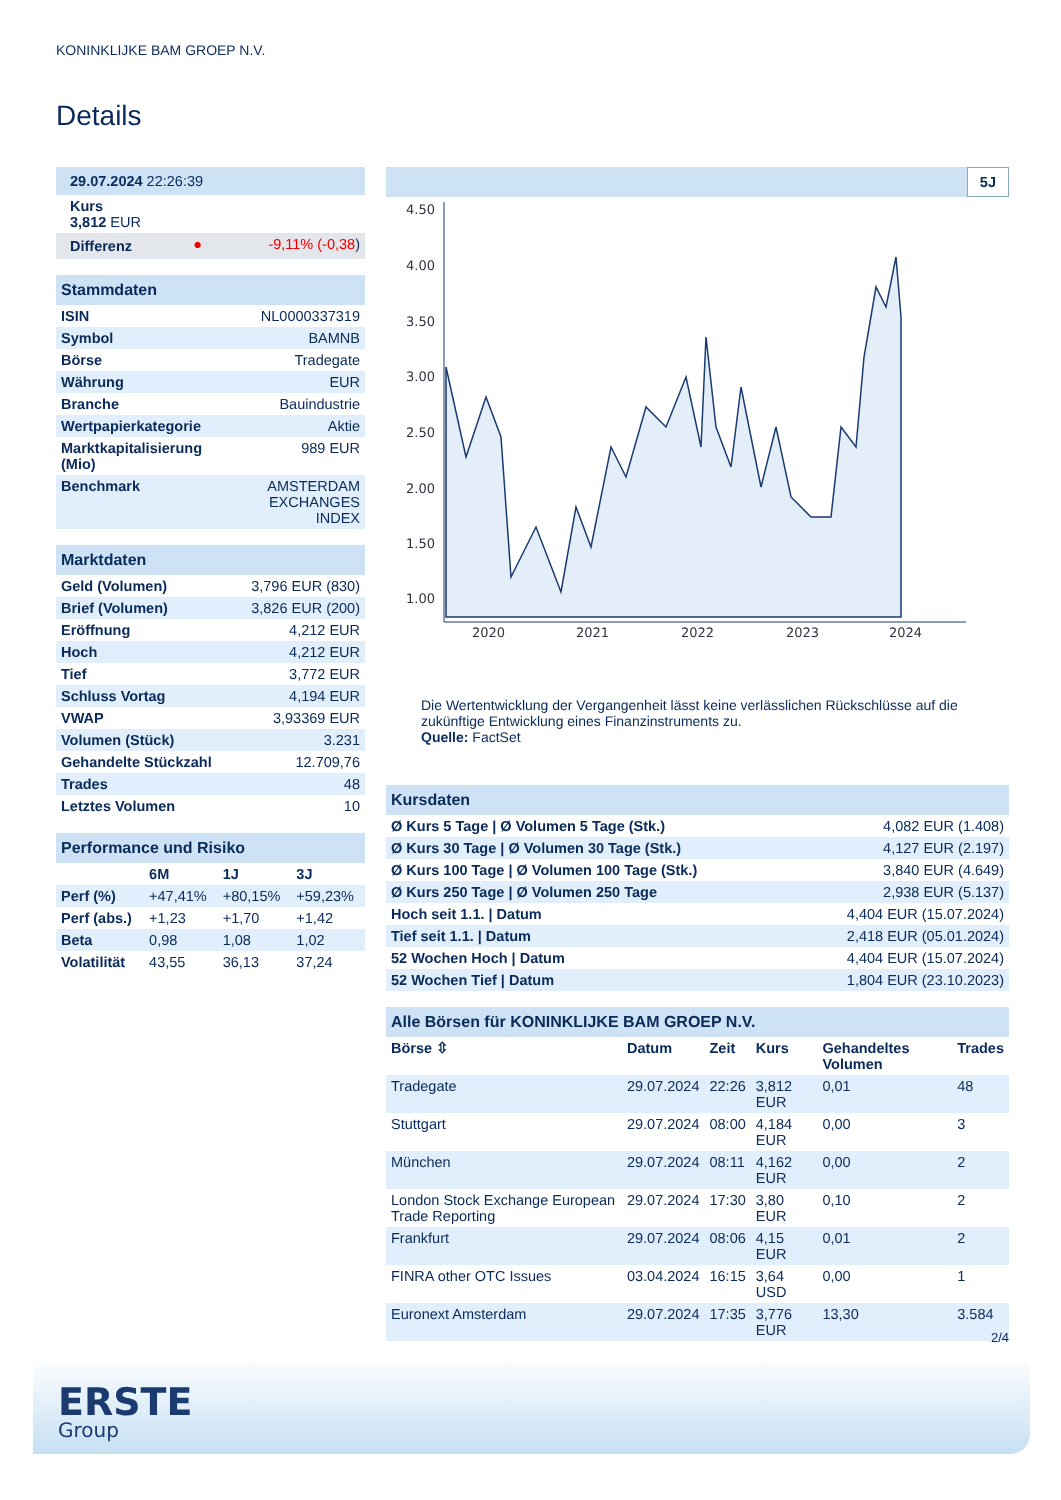KONINKLIJKE BAM GROEP N.V.
Details
| 29.07.2024 22:26:39 |
| Kurs 3,812 EUR |
| Differenz | ● | -9,11% (-0,38 ) |
| Stammdaten | |
| ISIN | NL0000337319 |
| Symbol | BAMNB |
| Börse | Tradegate |
| Währung | EUR |
| Branche | Bauindustrie |
| Wertpapierkategorie | Aktie |
| Marktkapitalisierung (Mio) | 989 EUR |
| Benchmark | AMSTERDAM EXCHANGES INDEX |
| Marktdaten | |
| Geld (Volumen) | 3,796 EUR (830) |
| Brief (Volumen) | 3,826 EUR (200) |
| Eröffnung | 4,212 EUR |
| Hoch | 4,212 EUR |
| Tief | 3,772 EUR |
| Schluss Vortag | 4,194 EUR |
| VWAP | 3,93369 EUR |
| Volumen (Stück) | 3.231 |
| Gehandelte Stückzahl | 12.709,76 |
| Trades | 48 |
| Letztes Volumen | 10 |
| Performance und Risiko | | | |
| | 6M | 1J | 3J |
| Perf (%) | +47,41% | +80,15% | +59,23% |
| Perf (abs.) | +1,23 | +1,70 | +1,42 |
| Beta | 0,98 | 1,08 | 1,02 |
| Volatilität | 43,55 | 36,13 | 37,24 |
5J
4.50
4.00
3.50
3.00
2.50
2.00
1.50
1.00
2020
2021
2022
2023
2024
Die Wertentwicklung der Vergangenheit lässt keine verlässlichen Rückschlüsse auf die zukünftige Entwicklung eines Finanzinstruments zu.
Quelle: FactSet
| Kursdaten | |
| Ø Kurs 5 Tage / Ø Volumen 5 Tage (Stk.) | 4,082 EUR (1.408) |
| Ø Kurs 30 Tage / Ø Volumen 30 Tage (Stk.) | 4,127 EUR (2.197) |
| Ø Kurs 100 Tage / Ø Volumen 100 Tage (Stk.) | 3,840 EUR (4.649) |
| Ø Kurs 250 Tage / Ø Volumen 250 Tage | 2,938 EUR (5.137) |
| Hoch seit 1.1. / Datum | 4,404 EUR (15.07.2024) |
| Tief seit 1.1. / Datum | 2,418 EUR (05.01.2024) |
| 52 Wochen Hoch / Datum | 4,404 EUR (15.07.2024) |
| 52 Wochen Tief / Datum | 1,804 EUR (23.10.2023) |
| Alle Börsen für KONINKLIJKE BAM GROEP N.V. | | | | | |
| Börse ⇳ | Datum | Zeit | Kurs | Gehandeltes Volumen | Trades |
| Tradegate | 29.07.2024 | 22:26 | 3,812 EUR | 0,01 | 48 |
| Stuttgart | 29.07.2024 | 08:00 | 4,184 EUR | 0,00 | 3 |
| München | 29.07.2024 | 08:11 | 4,162 EUR | 0,00 | 2 |
| London Stock Exchange European Trade Reporting | 29.07.2024 | 17:30 | 3,80 EUR | 0,10 | 2 |
| Frankfurt | 29.07.2024 | 08:06 | 4,15 EUR | 0,01 | 2 |
| FINRA other OTC Issues | 03.04.2024 | 16:15 | 3,64 USD | 0,00 | 1 |
| Euronext Amsterdam | 29.07.2024 | 17:35 | 3,776 EUR | 13,30 | 3.584 |
2/4
ERSTE
Group